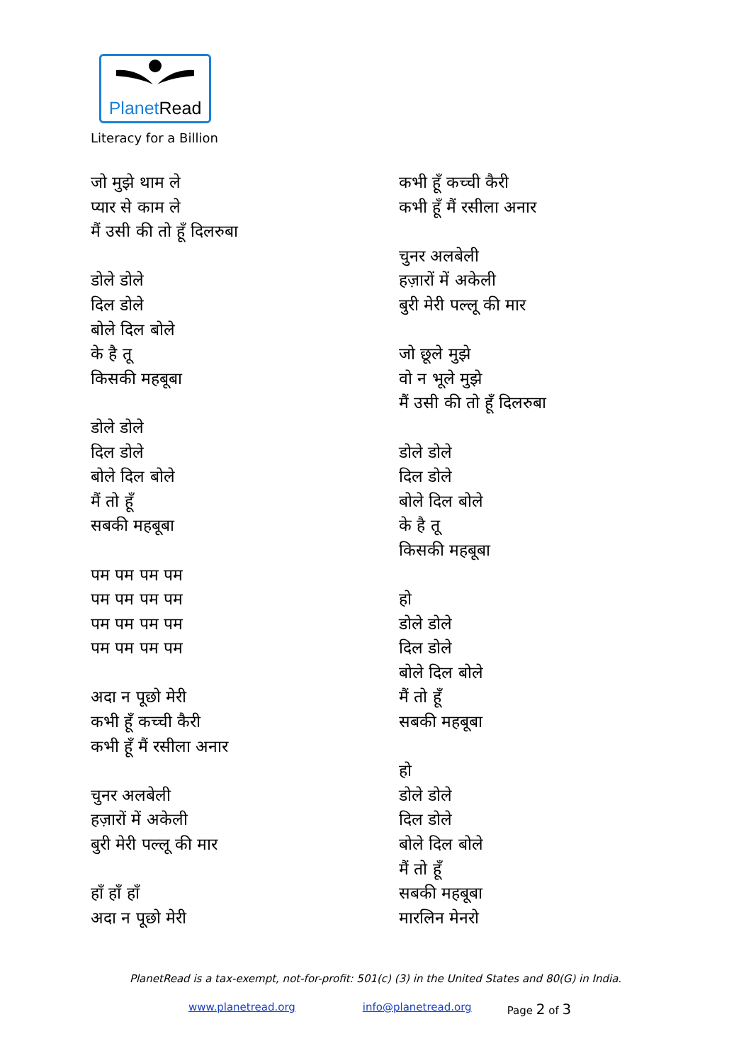PlanetRead
Literacy for a Billion
जो मुझे थाम ले
प्यार से काम ले
मैं उसी की तो हूँ दिलरुबा
डोले डोले
दिल डोले
बोले दिल बोले
के है तू
किसकी महबूबा
डोले डोले
दिल डोले
बोले दिल बोले
मैं तो हूँ
सबकी महबूबा
पम पम पम पम
पम पम पम पम
पम पम पम पम
पम पम पम पम
अदा न पूछो मेरी
कभी हूँ कच्ची कैरी
कभी हूँ मैं रसीला अनार
चुनर अलबेली
हज़ारों में अकेली
बुरी मेरी पल्लू की मार
हाँ हाँ हाँ
अदा न पूछो मेरी
कभी हूँ कच्ची कैरी
कभी हूँ मैं रसीला अनार
चुनर अलबेली
हज़ारों में अकेली
बुरी मेरी पल्लू की मार
जो छूले मुझे
वो न भूले मुझे
मैं उसी की तो हूँ दिलरुबा
डोले डोले
दिल डोले
बोले दिल बोले
के है तू
किसकी महबूबा
हो
डोले डोले
दिल डोले
बोले दिल बोले
मैं तो हूँ
सबकी महबूबा
हो
डोले डोले
दिल डोले
बोले दिल बोले
मैं तो हूँ
सबकी महबूबा
मारलिन मेनरो
PlanetRead is a tax-exempt, not-for-profit: 501(c) (3) in the United States and 80(G) in India.
www.planetread.org info@planetread.org Page 2 of 3